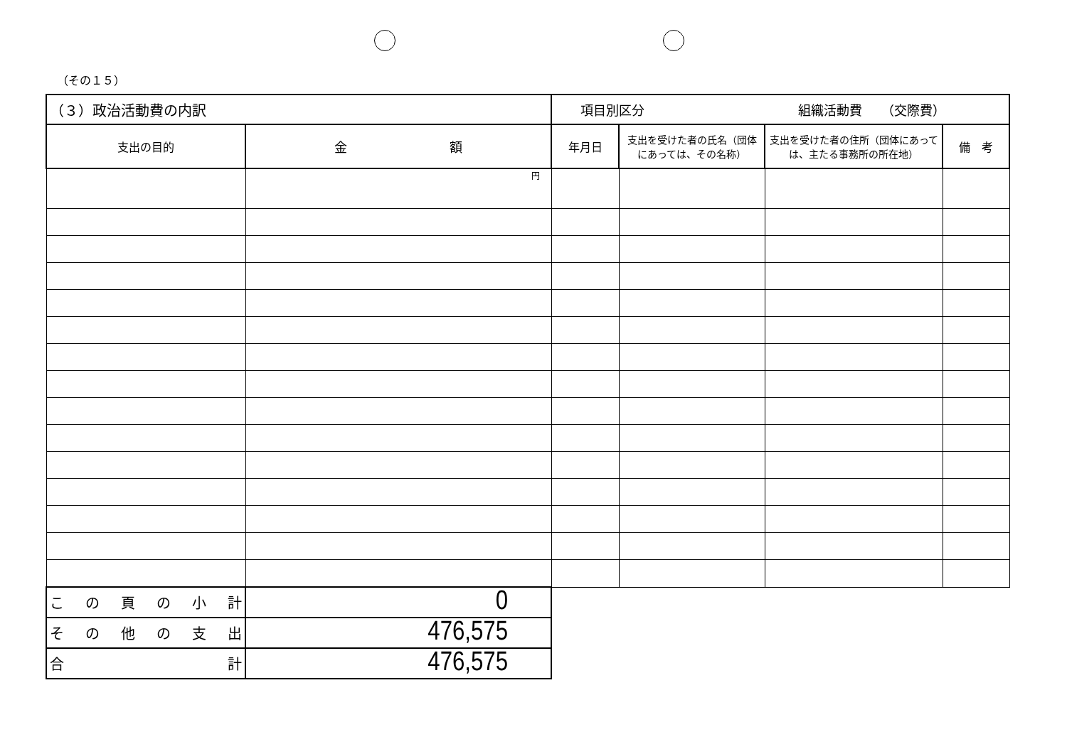（その１５）
| （３）政治活動費の内訳 | | 項目別区分 組織活動費 （交際費） | | | |
| 支出の目的 | 金 額 | 年月日 | 支出を受けた者の氏名（団体にあっては、その名称） | 支出を受けた者の住所（団体にあっては、主たる事務所の所在地） | 備 考 |
| | 円 | | | | |
| こ の 頁 の 小 計 | 0 | | | | |
| そ の 他 の 支 出 | 476,575 | | | | |
| 合 計 | 476,575 | | | | |